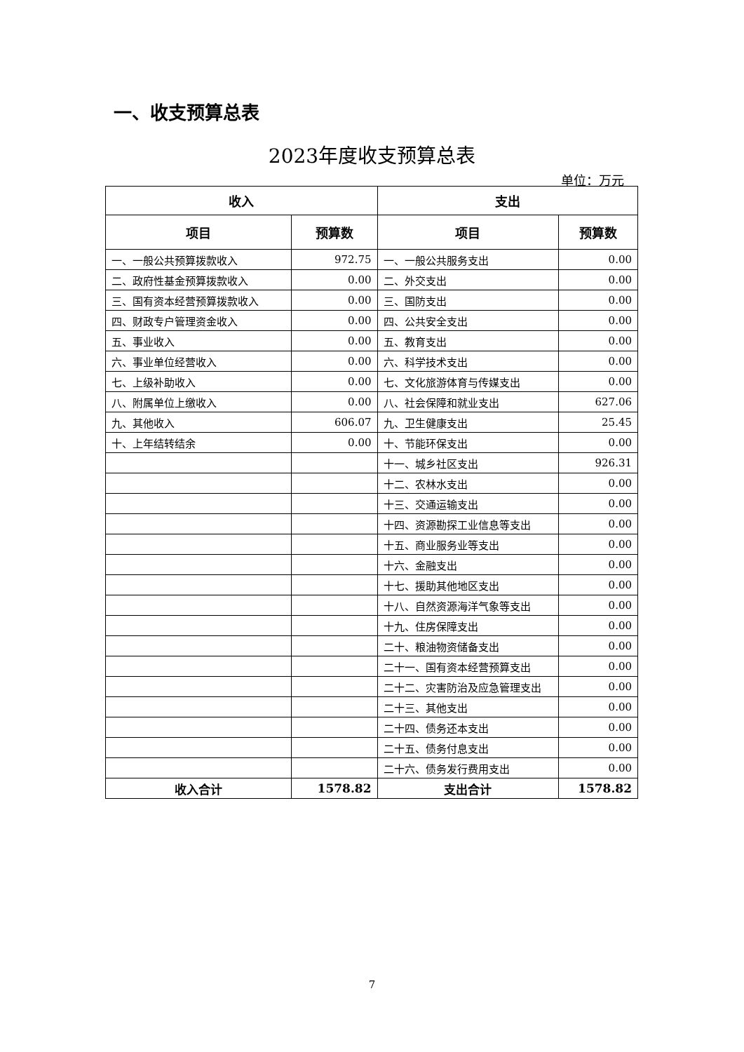一、收支预算总表
2023年度收支预算总表
单位：万元
| 收入 | | 支出 | |
| --- | --- | --- | --- |
| 项目 | 预算数 | 项目 | 预算数 |
| 一、一般公共预算拨款收入 | 972.75 | 一、一般公共服务支出 | 0.00 |
| 二、政府性基金预算拨款收入 | 0.00 | 二、外交支出 | 0.00 |
| 三、国有资本经营预算拨款收入 | 0.00 | 三、国防支出 | 0.00 |
| 四、财政专户管理资金收入 | 0.00 | 四、公共安全支出 | 0.00 |
| 五、事业收入 | 0.00 | 五、教育支出 | 0.00 |
| 六、事业单位经营收入 | 0.00 | 六、科学技术支出 | 0.00 |
| 七、上级补助收入 | 0.00 | 七、文化旅游体育与传媒支出 | 0.00 |
| 八、附属单位上缴收入 | 0.00 | 八、社会保障和就业支出 | 627.06 |
| 九、其他收入 | 606.07 | 九、卫生健康支出 | 25.45 |
| 十、上年结转结余 | 0.00 | 十、节能环保支出 | 0.00 |
| | | 十一、城乡社区支出 | 926.31 |
| | | 十二、农林水支出 | 0.00 |
| | | 十三、交通运输支出 | 0.00 |
| | | 十四、资源勘探工业信息等支出 | 0.00 |
| | | 十五、商业服务业等支出 | 0.00 |
| | | 十六、金融支出 | 0.00 |
| | | 十七、援助其他地区支出 | 0.00 |
| | | 十八、自然资源海洋气象等支出 | 0.00 |
| | | 十九、住房保障支出 | 0.00 |
| | | 二十、粮油物资储备支出 | 0.00 |
| | | 二十一、国有资本经营预算支出 | 0.00 |
| | | 二十二、灾害防治及应急管理支出 | 0.00 |
| | | 二十三、其他支出 | 0.00 |
| | | 二十四、债务还本支出 | 0.00 |
| | | 二十五、债务付息支出 | 0.00 |
| | | 二十六、债务发行费用支出 | 0.00 |
| 收入合计 | 1578.82 | 支出合计 | 1578.82 |
7